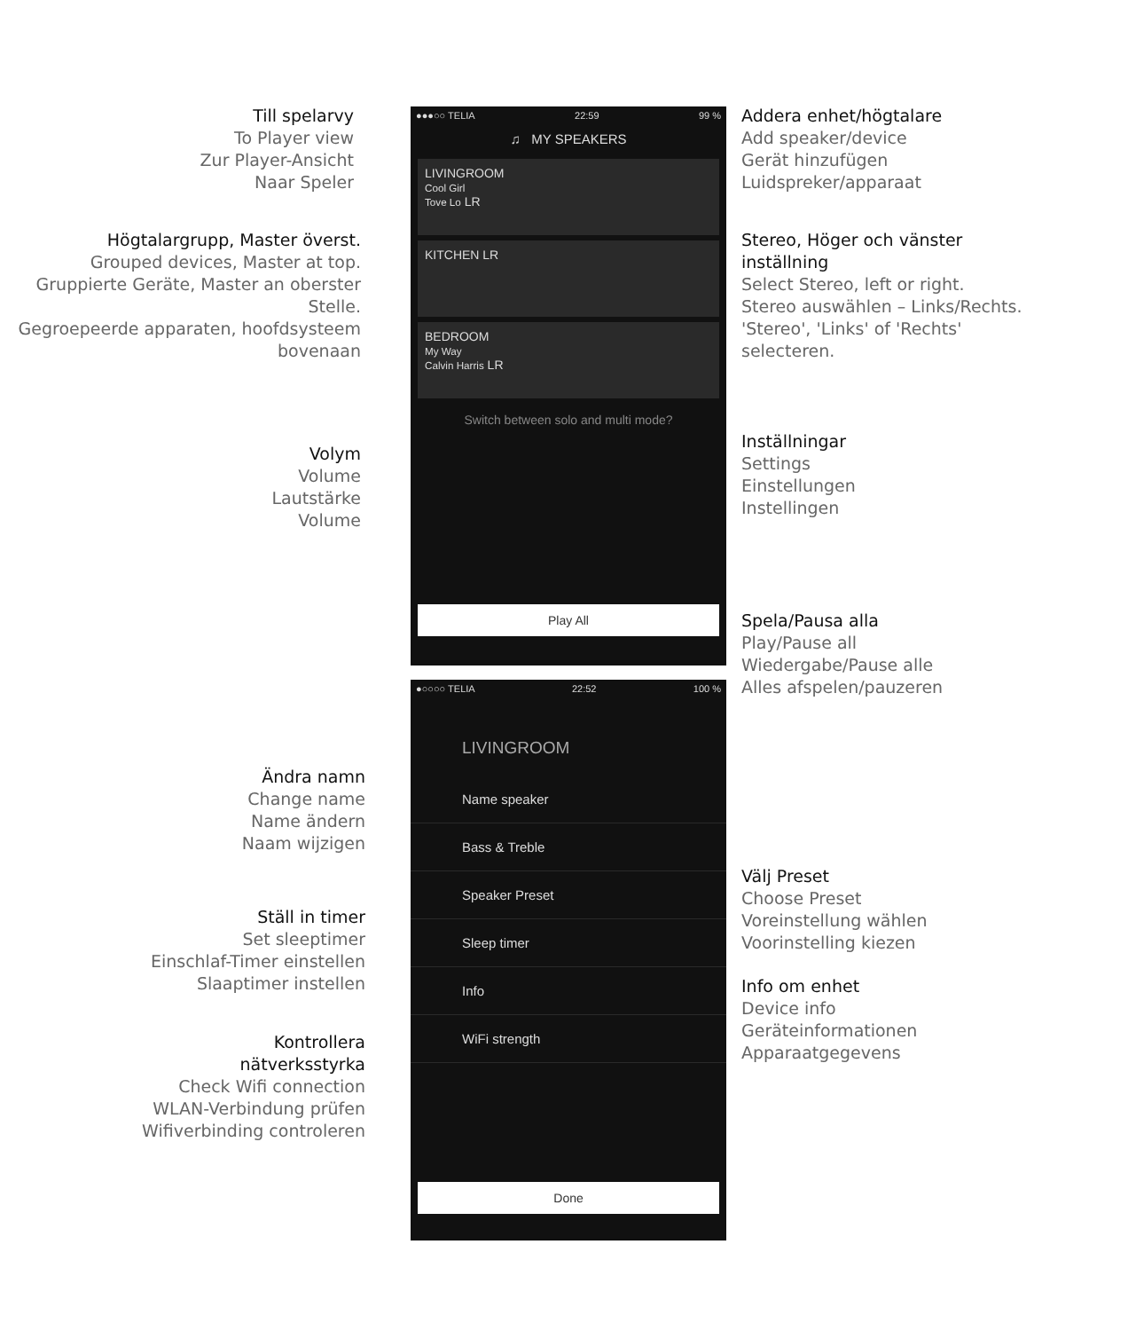Till spelarvy
To Player view
Zur Player-Ansicht
Naar Speler
Högtalargrupp, Master överst.
Grouped devices, Master at top.
Gruppierte Geräte, Master an oberster Stelle.
Gegroepeerde apparaten, hoofdsysteem bovenaan
Volym
Volume
Lautstärke
Volume
Ändra namn
Change name
Name ändern
Naam wijzigen
Ställ in timer
Set sleeptimer
Einschlaf-Timer einstellen
Slaaptimer instellen
Kontrollera
nätverksstyrka
Check Wifi connection
WLAN-Verbindung prüfen
Wifiverbinding controleren
●●●○○ TELIA 22:59 99 %
♫ MY SPEAKERS
LIVINGROOM
Cool Girl
Tove Lo LR
KITCHEN LR
BEDROOM
My Way
Calvin Harris LR
Switch between solo and multi mode?
Play All
●○○○○ TELIA 22:52 100 %
LIVINGROOM
Name speaker
Bass & Treble
Speaker Preset
Sleep timer
Info
WiFi strength
Done
Addera enhet/högtalare
Add speaker/device
Gerät hinzufügen
Luidspreker/apparaat
Stereo, Höger och vänster inställning
Select Stereo, left or right.
Stereo auswählen – Links/Rechts.
'Stereo', 'Links' of 'Rechts' selecteren.
Inställningar
Settings
Einstellungen
Instellingen
Spela/Pausa alla
Play/Pause all
Wiedergabe/Pause alle
Alles afspelen/pauzeren
Välj Preset
Choose Preset
Voreinstellung wählen
Voorinstelling kiezen
Info om enhet
Device info
Geräteinformationen
Apparaatgegevens